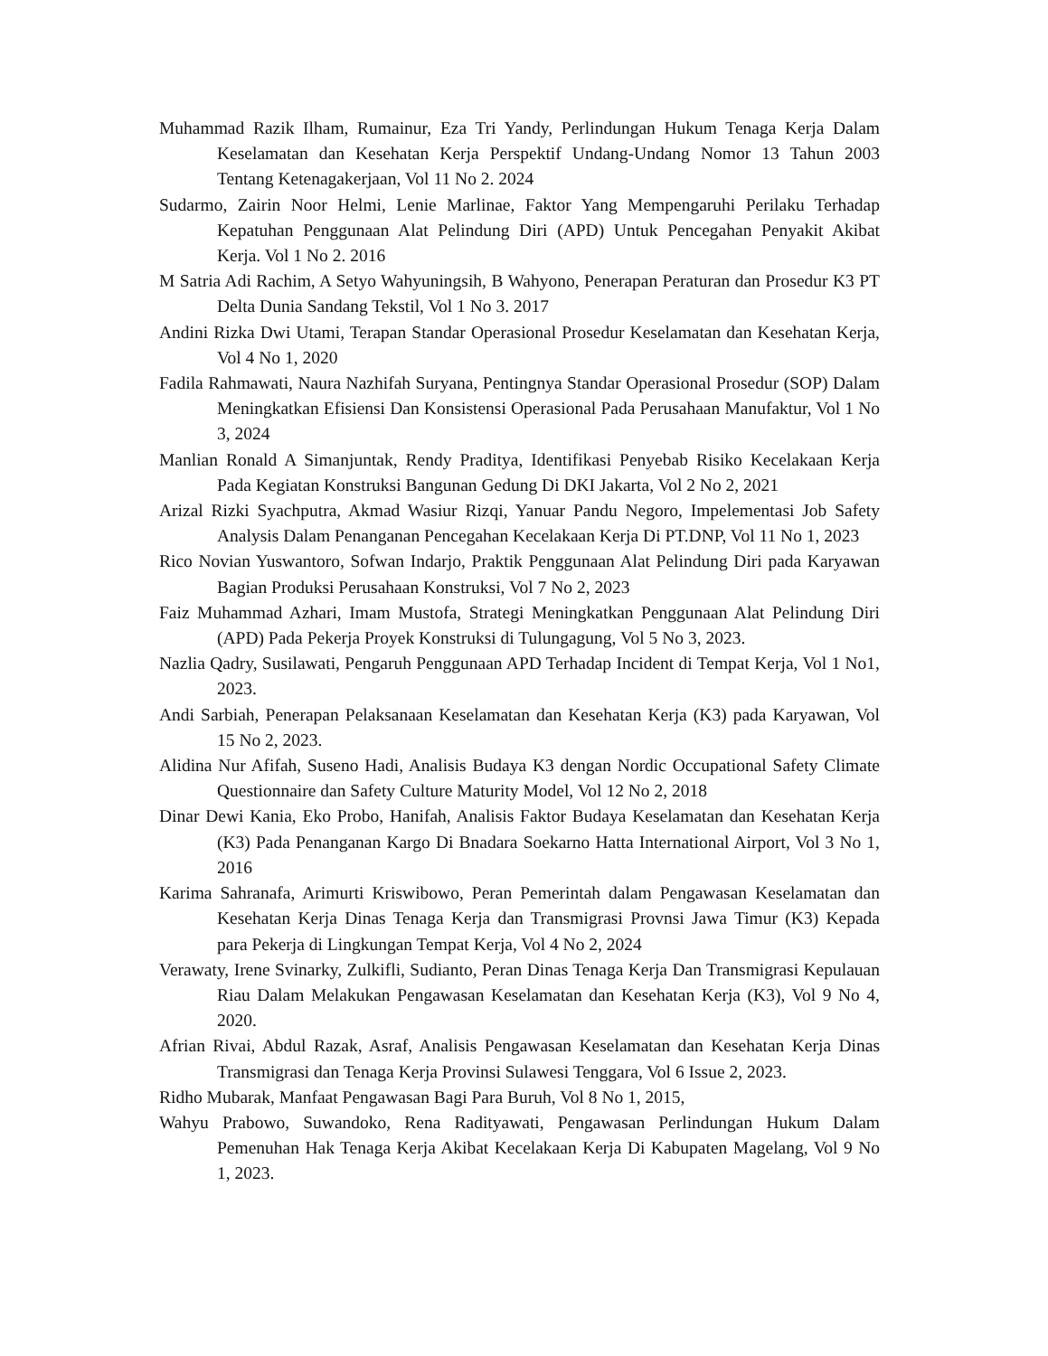Muhammad Razik Ilham, Rumainur, Eza Tri Yandy, Perlindungan Hukum Tenaga Kerja Dalam Keselamatan dan Kesehatan Kerja Perspektif Undang-Undang Nomor 13 Tahun 2003 Tentang Ketenagakerjaan, Vol 11 No 2. 2024
Sudarmo, Zairin Noor Helmi, Lenie Marlinae, Faktor Yang Mempengaruhi Perilaku Terhadap Kepatuhan Penggunaan Alat Pelindung Diri (APD) Untuk Pencegahan Penyakit Akibat Kerja. Vol 1 No 2. 2016
M Satria Adi Rachim, A Setyo Wahyuningsih, B Wahyono, Penerapan Peraturan dan Prosedur K3 PT Delta Dunia Sandang Tekstil, Vol 1 No 3. 2017
Andini Rizka Dwi Utami, Terapan Standar Operasional Prosedur Keselamatan dan Kesehatan Kerja, Vol 4 No 1, 2020
Fadila Rahmawati, Naura Nazhifah Suryana, Pentingnya Standar Operasional Prosedur (SOP) Dalam Meningkatkan Efisiensi Dan Konsistensi Operasional Pada Perusahaan Manufaktur, Vol 1 No 3, 2024
Manlian Ronald A Simanjuntak, Rendy Praditya, Identifikasi Penyebab Risiko Kecelakaan Kerja Pada Kegiatan Konstruksi Bangunan Gedung Di DKI Jakarta, Vol 2 No 2, 2021
Arizal Rizki Syachputra, Akmad Wasiur Rizqi, Yanuar Pandu Negoro, Impelementasi Job Safety Analysis Dalam Penanganan Pencegahan Kecelakaan Kerja Di PT.DNP, Vol 11 No 1, 2023
Rico Novian Yuswantoro, Sofwan Indarjo, Praktik Penggunaan Alat Pelindung Diri pada Karyawan Bagian Produksi Perusahaan Konstruksi, Vol 7 No 2, 2023
Faiz Muhammad Azhari, Imam Mustofa, Strategi Meningkatkan Penggunaan Alat Pelindung Diri (APD) Pada Pekerja Proyek Konstruksi di Tulungagung, Vol 5 No 3, 2023.
Nazlia Qadry, Susilawati, Pengaruh Penggunaan APD Terhadap Incident di Tempat Kerja, Vol 1 No1, 2023.
Andi Sarbiah, Penerapan Pelaksanaan Keselamatan dan Kesehatan Kerja (K3) pada Karyawan, Vol 15 No 2, 2023.
Alidina Nur Afifah, Suseno Hadi, Analisis Budaya K3 dengan Nordic Occupational Safety Climate Questionnaire dan Safety Culture Maturity Model, Vol 12 No 2, 2018
Dinar Dewi Kania, Eko Probo, Hanifah, Analisis Faktor Budaya Keselamatan dan Kesehatan Kerja (K3) Pada Penanganan Kargo Di Bnadara Soekarno Hatta International Airport, Vol 3 No 1, 2016
Karima Sahranafa, Arimurti Kriswibowo, Peran Pemerintah dalam Pengawasan Keselamatan dan Kesehatan Kerja Dinas Tenaga Kerja dan Transmigrasi Provnsi Jawa Timur (K3) Kepada para Pekerja di Lingkungan Tempat Kerja, Vol 4 No 2, 2024
Verawaty, Irene Svinarky, Zulkifli, Sudianto, Peran Dinas Tenaga Kerja Dan Transmigrasi Kepulauan Riau Dalam Melakukan Pengawasan Keselamatan dan Kesehatan Kerja (K3), Vol 9 No 4, 2020.
Afrian Rivai, Abdul Razak, Asraf, Analisis Pengawasan Keselamatan dan Kesehatan Kerja Dinas Transmigrasi dan Tenaga Kerja Provinsi Sulawesi Tenggara, Vol 6 Issue 2, 2023.
Ridho Mubarak, Manfaat Pengawasan Bagi Para Buruh, Vol 8 No 1, 2015,
Wahyu Prabowo, Suwandoko, Rena Radityawati, Pengawasan Perlindungan Hukum Dalam Pemenuhan Hak Tenaga Kerja Akibat Kecelakaan Kerja Di Kabupaten Magelang, Vol 9 No 1, 2023.